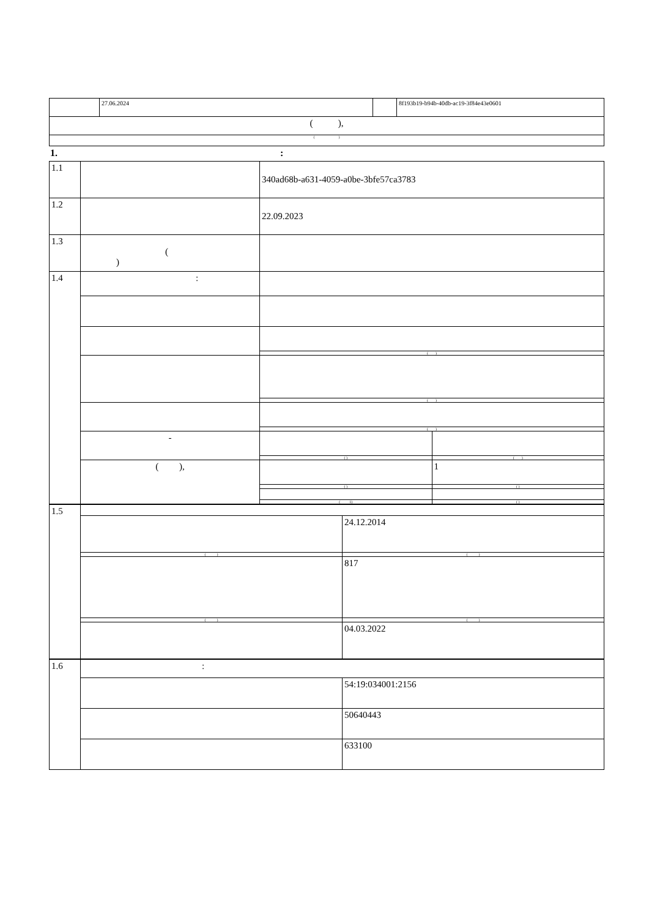| | 27.06.2024 | | 8f193b19-b94b-40db-ac19-3f84e43e0601 |
| ( ), | | | |
| ( ) | | | |
1. :
| 1.1 | | 340ad68b-a631-4059-a0be-3bfe57ca3783 | |
| 1.2 | | 22.09.2023 | |
| 1.3 | ( ) | | |
| 1.4 | : | | |
| | | ( ) | |
| | | ( ) | |
| | | ( ) | |
| | - | | |
| | | ( ) | ( ) |
| | ( ), | | 1 |
| | | ( ) | ( ) |
| | | ( 1) | ( ) |
| 1.5 | | |
| | | 24.12.2014 |
| | ( ) | ( ) |
| | | 817 |
| | ( ) | ( ) |
| | | 04.03.2022 |
| 1.6 | : | |
| | | 54:19:034001:2156 |
| | | 50640443 |
| | | 633100 |